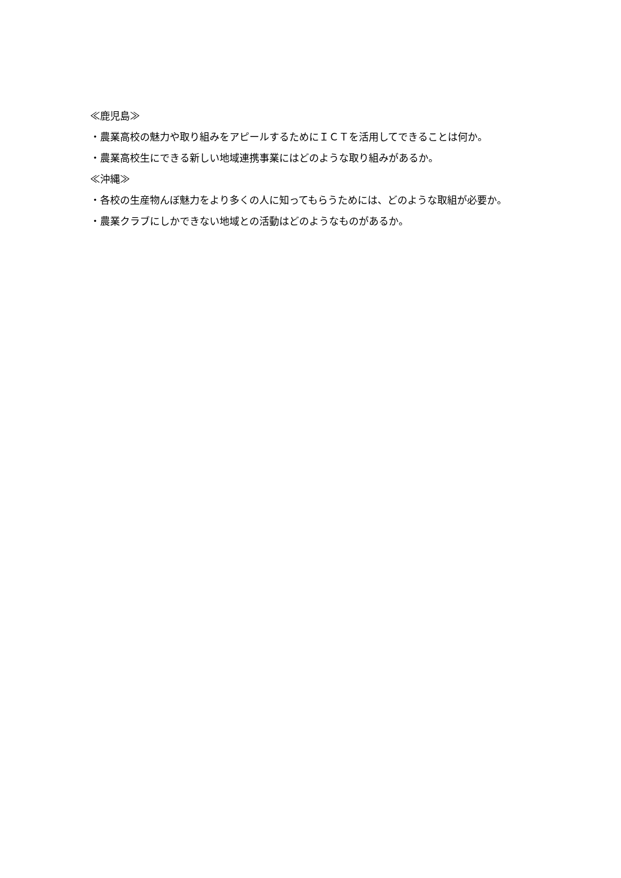≪鹿児島≫
・農業高校の魅力や取り組みをアピールするためにＩＣＴを活用してできることは何か。
・農業高校生にできる新しい地域連携事業にはどのような取り組みがあるか。
≪沖縄≫
・各校の生産物んぼ魅力をより多くの人に知ってもらうためには、どのような取組が必要か。
・農業クラブにしかできない地域との活動はどのようなものがあるか。